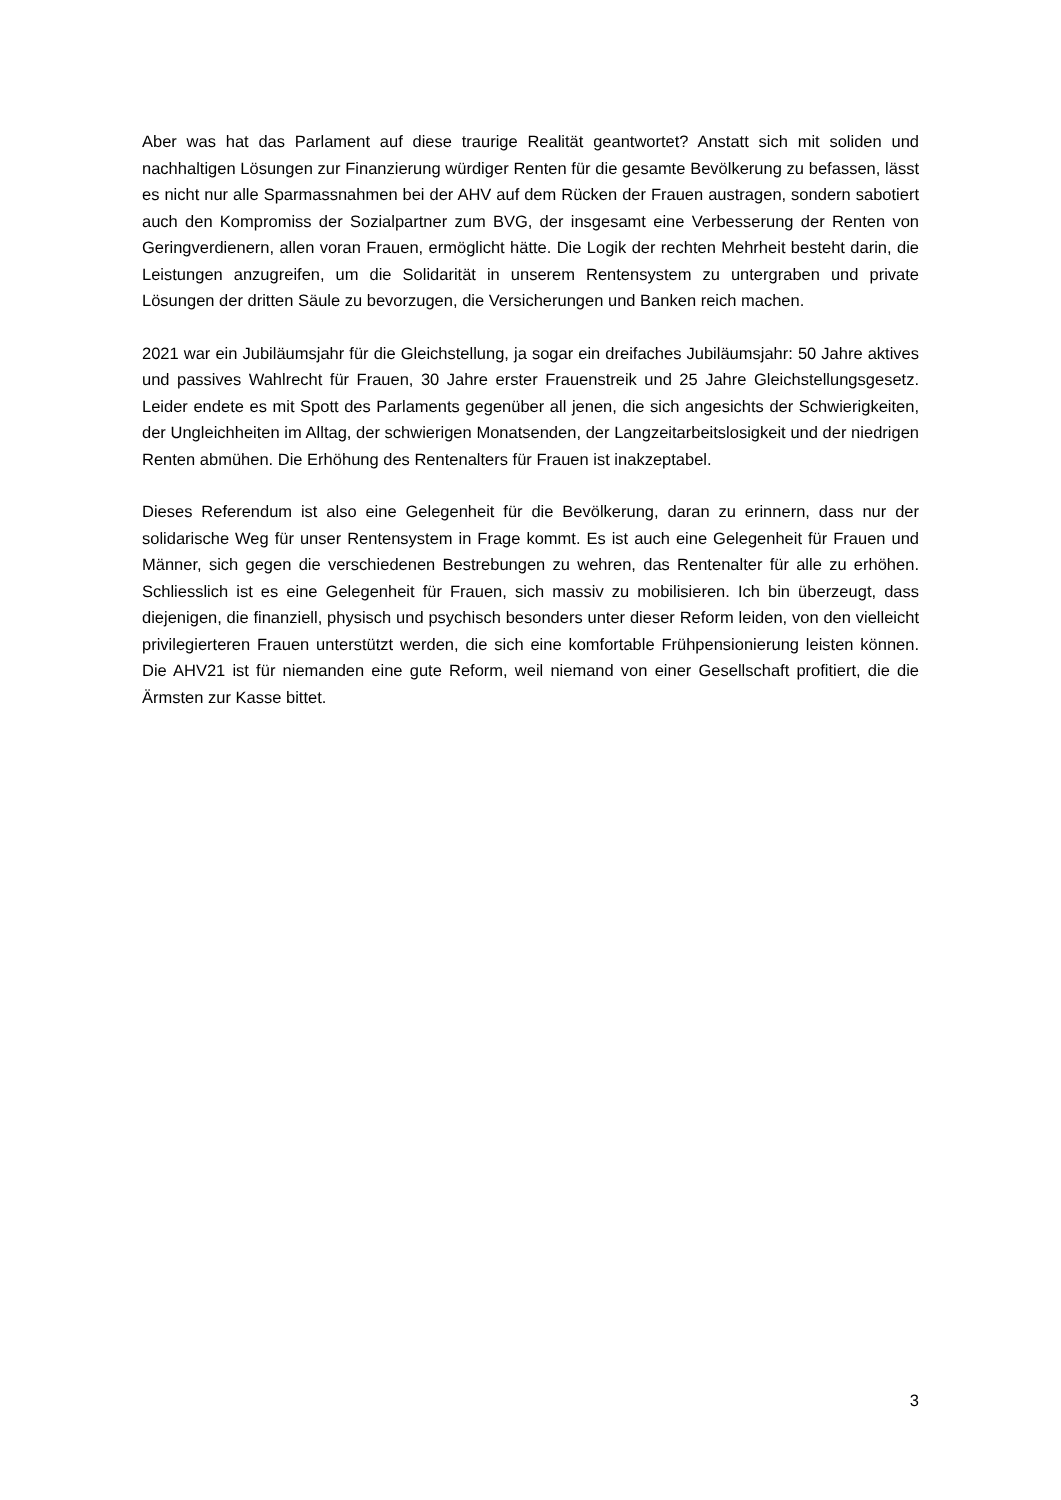Aber was hat das Parlament auf diese traurige Realität geantwortet? Anstatt sich mit soliden und nachhaltigen Lösungen zur Finanzierung würdiger Renten für die gesamte Bevölkerung zu befassen, lässt es nicht nur alle Sparmassnahmen bei der AHV auf dem Rücken der Frauen austragen, sondern sabotiert auch den Kompromiss der Sozialpartner zum BVG, der insgesamt eine Verbesserung der Renten von Geringverdienern, allen voran Frauen, ermöglicht hätte. Die Logik der rechten Mehrheit besteht darin, die Leistungen anzugreifen, um die Solidarität in unserem Rentensystem zu untergraben und private Lösungen der dritten Säule zu bevorzugen, die Versicherungen und Banken reich machen.
2021 war ein Jubiläumsjahr für die Gleichstellung, ja sogar ein dreifaches Jubiläumsjahr: 50 Jahre aktives und passives Wahlrecht für Frauen, 30 Jahre erster Frauenstreik und 25 Jahre Gleichstellungsgesetz. Leider endete es mit Spott des Parlaments gegenüber all jenen, die sich angesichts der Schwierigkeiten, der Ungleichheiten im Alltag, der schwierigen Monatsenden, der Langzeitarbeitslosigkeit und der niedrigen Renten abmühen. Die Erhöhung des Rentenalters für Frauen ist inakzeptabel.
Dieses Referendum ist also eine Gelegenheit für die Bevölkerung, daran zu erinnern, dass nur der solidarische Weg für unser Rentensystem in Frage kommt. Es ist auch eine Gelegenheit für Frauen und Männer, sich gegen die verschiedenen Bestrebungen zu wehren, das Rentenalter für alle zu erhöhen. Schliesslich ist es eine Gelegenheit für Frauen, sich massiv zu mobilisieren. Ich bin überzeugt, dass diejenigen, die finanziell, physisch und psychisch besonders unter dieser Reform leiden, von den vielleicht privilegierteren Frauen unterstützt werden, die sich eine komfortable Frühpensionierung leisten können. Die AHV21 ist für niemanden eine gute Reform, weil niemand von einer Gesellschaft profitiert, die die Ärmsten zur Kasse bittet.
3